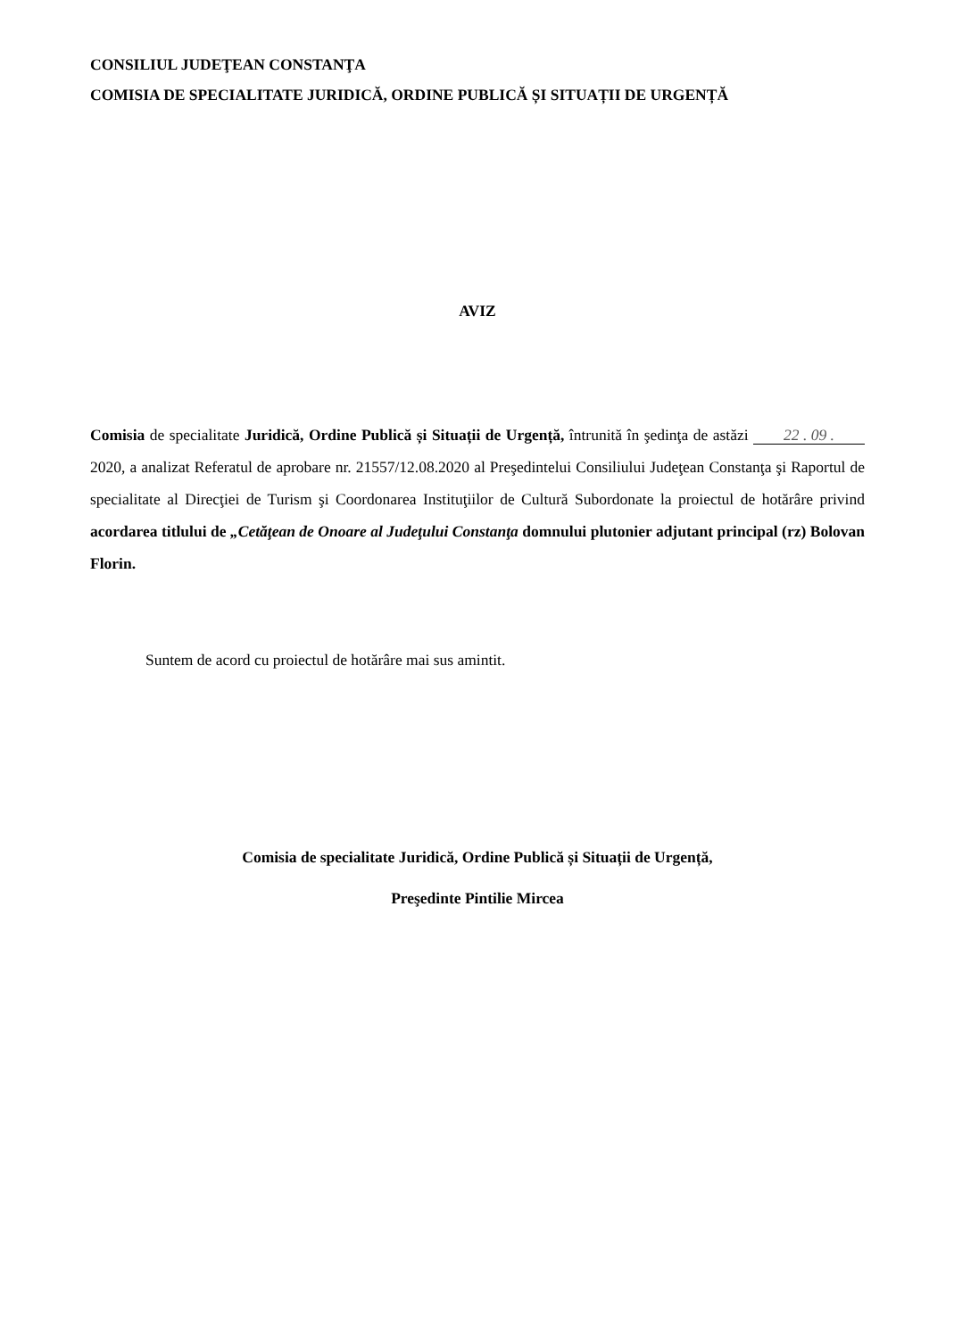CONSILIUL JUDEŢEAN CONSTANŢA
COMISIA DE SPECIALITATE JURIDICĂ, ORDINE PUBLICĂ ȘI SITUAȚII DE URGENȚĂ
AVIZ
Comisia de specialitate Juridică, Ordine Publică și Situații de Urgență, întrunită în şedinţa de astăzi 22 . 09 . 2020, a analizat Referatul de aprobare nr. 21557/12.08.2020 al Preşedintelui Consiliului Judeţean Constanţa şi Raportul de specialitate al Direcţiei de Turism şi Coordonarea Instituţiilor de Cultură Subordonate la proiectul de hotărâre privind acordarea titlului de „Cetăţean de Onoare al Judeţului Constanţa domnului plutonier adjutant principal (rz) Bolovan Florin.
Suntem de acord cu proiectul de hotărâre mai sus amintit.
Comisia de specialitate Juridică, Ordine Publică și Situații de Urgență,
Preşedinte Pintilie Mircea